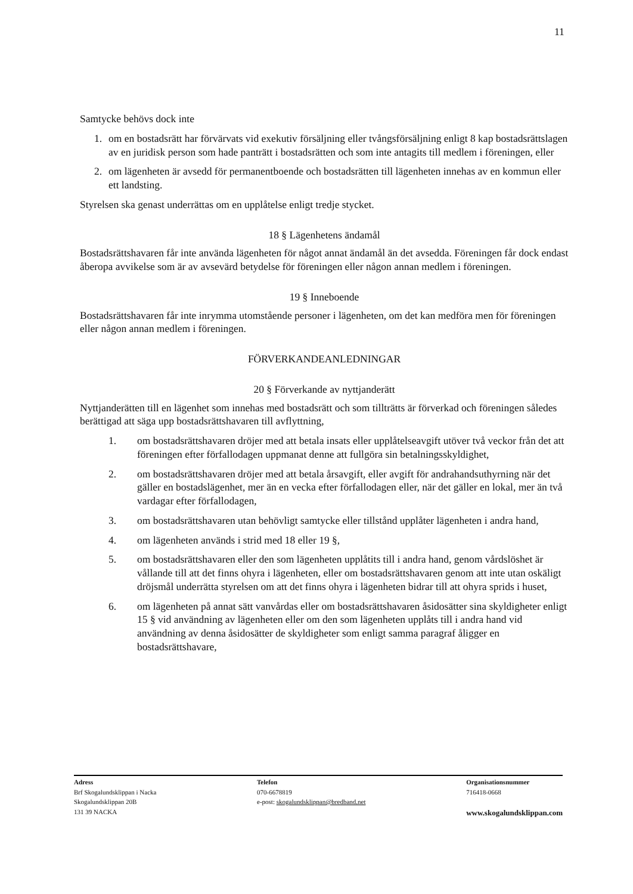11
Samtycke behövs dock inte
1. om en bostadsrätt har förvärvats vid exekutiv försäljning eller tvångsförsäljning enligt 8 kap bostadsrättslagen av en juridisk person som hade panträtt i bostadsrätten och som inte antagits till medlem i föreningen, eller
2. om lägenheten är avsedd för permanentboende och bostadsrätten till lägenheten innehas av en kommun eller ett landsting.
Styrelsen ska genast underrättas om en upplåtelse enligt tredje stycket.
18 § Lägenhetens ändamål
Bostadsrättshavaren får inte använda lägenheten för något annat ändamål än det avsedda. Föreningen får dock endast åberopa avvikelse som är av avsevärd betydelse för föreningen eller någon annan medlem i föreningen.
19 § Inneboende
Bostadsrättshavaren får inte inrymma utomstående personer i lägenheten, om det kan medföra men för föreningen eller någon annan medlem i föreningen.
FÖRVERKANDEANLEDNINGAR
20 § Förverkande av nyttjanderätt
Nyttjanderätten till en lägenhet som innehas med bostadsrätt och som tillträtts är förverkad och föreningen således berättigad att säga upp bostadsrättshavaren till avflyttning,
1. om bostadsrättshavaren dröjer med att betala insats eller upplåtelseavgift utöver två veckor från det att föreningen efter förfallodagen uppmanat denne att fullgöra sin betalningsskyldighet,
2. om bostadsrättshavaren dröjer med att betala årsavgift, eller avgift för andrahandsuthyrning när det gäller en bostadslägenhet, mer än en vecka efter förfallodagen eller, när det gäller en lokal, mer än två vardagar efter förfallodagen,
3. om bostadsrättshavaren utan behövligt samtycke eller tillstånd upplåter lägenheten i andra hand,
4. om lägenheten används i strid med 18 eller 19 §,
5. om bostadsrättshavaren eller den som lägenheten upplåtits till i andra hand, genom vårdslöshet är vållande till att det finns ohyra i lägenheten, eller om bostadsrättshavaren genom att inte utan oskäligt dröjsmål underrätta styrelsen om att det finns ohyra i lägenheten bidrar till att ohyra sprids i huset,
6. om lägenheten på annat sätt vanvårdas eller om bostadsrättshavaren åsidosätter sina skyldigheter enligt 15 § vid användning av lägenheten eller om den som lägenheten upplåts till i andra hand vid användning av denna åsidosätter de skyldigheter som enligt samma paragraf åligger en bostadsrättshavare,
Adress
Brf Skogalundsklippan i Nacka
Skogalundsklippan 20B
131 39 NACKA
Telefon
070-6678819
e-post: skogalundsklippan@bredband.net
Organisationsnummer
716418-0668
www.skogalundsklippan.com